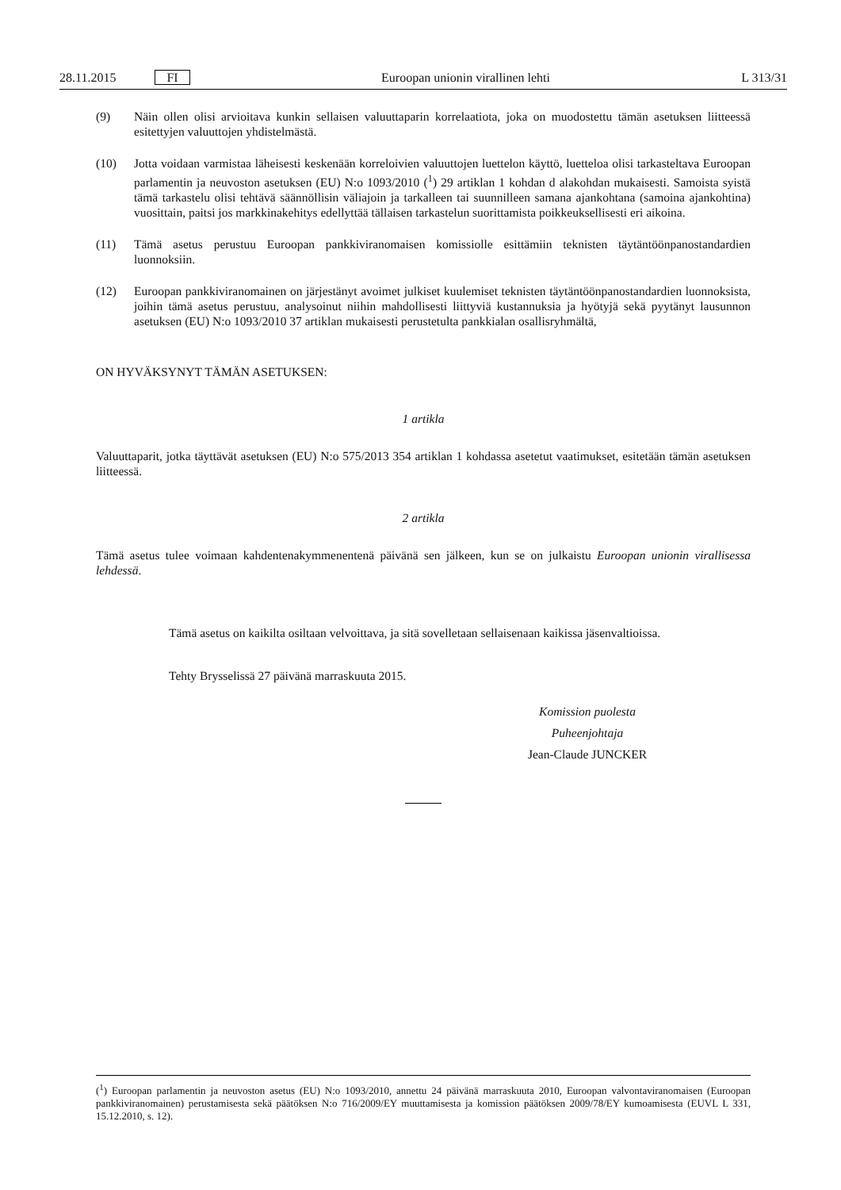28.11.2015 FI Euroopan unionin virallinen lehti L 313/31
(9) Näin ollen olisi arvioitava kunkin sellaisen valuuttaparin korrelaatiota, joka on muodostettu tämän asetuksen liitteessä esitettyjen valuuttojen yhdistelmästä.
(10) Jotta voidaan varmistaa läheisesti keskenään korreloivien valuuttojen luettelon käyttö, luetteloa olisi tarkasteltava Euroopan parlamentin ja neuvoston asetuksen (EU) N:o 1093/2010 (<sup>1</sup>) 29 artiklan 1 kohdan d alakohdan mukaisesti. Samoista syistä tämä tarkastelu olisi tehtävä säännöllisin väliajoin ja tarkalleen tai suunnilleen samana ajankohtana (samoina ajankohtina) vuosittain, paitsi jos markkinakehitys edellyttää tällaisen tarkastelun suorittamista poikkeuksellisesti eri aikoina.
(11) Tämä asetus perustuu Euroopan pankkiviranomaisen komissiolle esittämiin teknisten täytäntöönpanostandardien luonnoksiin.
(12) Euroopan pankkiviranomainen on järjestänyt avoimet julkiset kuulemiset teknisten täytäntöönpanostandardien luonnoksista, joihin tämä asetus perustuu, analysoinut niihin mahdollisesti liittyviä kustannuksia ja hyötyjä sekä pyytänyt lausunnon asetuksen (EU) N:o 1093/2010 37 artiklan mukaisesti perustetulta pankkialan osallisryhmältä,
ON HYVÄKSYNYT TÄMÄN ASETUKSEN:
1 artikla
Valuuttaparit, jotka täyttävät asetuksen (EU) N:o 575/2013 354 artiklan 1 kohdassa asetetut vaatimukset, esitetään tämän asetuksen liitteessä.
2 artikla
Tämä asetus tulee voimaan kahdentenakymmenentenä päivänä sen jälkeen, kun se on julkaistu Euroopan unionin virallisessa lehdessä.
Tämä asetus on kaikilta osiltaan velvoittava, ja sitä sovelletaan sellaisenaan kaikissa jäsenvaltioissa.
Tehty Brysselissä 27 päivänä marraskuuta 2015.
Komission puolesta
Puheenjohtaja
Jean-Claude JUNCKER
(<sup>1</sup>) Euroopan parlamentin ja neuvoston asetus (EU) N:o 1093/2010, annettu 24 päivänä marraskuuta 2010, Euroopan valvontaviranomaisen (Euroopan pankkiviranomainen) perustamisesta sekä päätöksen N:o 716/2009/EY muuttamisesta ja komission päätöksen 2009/78/EY kumoamisesta (EUVL L 331, 15.12.2010, s. 12).